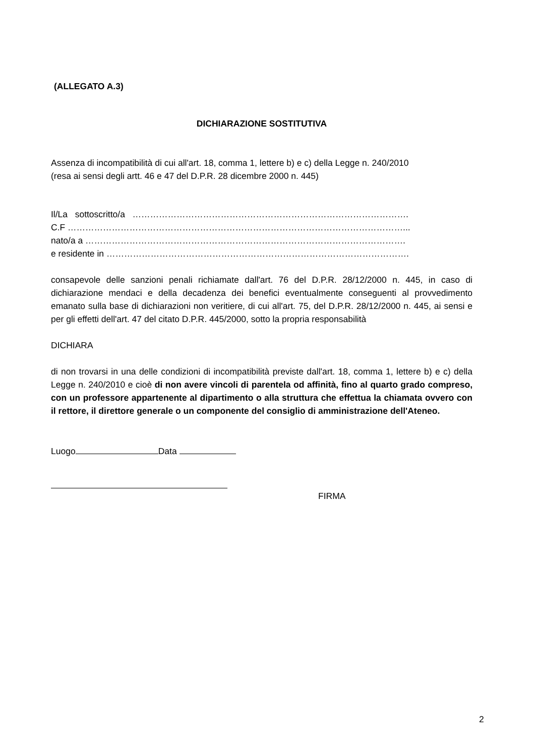(ALLEGATO A.3)
DICHIARAZIONE SOSTITUTIVA
Assenza di incompatibilità di cui all'art. 18, comma 1, lettere b) e c) della Legge n. 240/2010
(resa ai sensi degli artt. 46 e 47 del D.P.R. 28 dicembre 2000 n. 445)
Il/La sottoscritto/a ………………………………………………………………………………….
C.F ……………………………………………………………………………………………………...
nato/a a ……………………………………………………………………………………………….
e residente in ………………………………………………………………………………………….
consapevole delle sanzioni penali richiamate dall'art. 76 del D.P.R. 28/12/2000 n. 445, in caso di dichiarazione mendaci e della decadenza dei benefici eventualmente conseguenti al provvedimento emanato sulla base di dichiarazioni non veritiere, di cui all'art. 75, del D.P.R. 28/12/2000 n. 445, ai sensi e per gli effetti dell'art. 47 del citato D.P.R. 445/2000, sotto la propria responsabilità
DICHIARA
di non trovarsi in una delle condizioni di incompatibilità previste dall'art. 18, comma 1, lettere b) e c) della Legge n. 240/2010 e cioè di non avere vincoli di parentela od affinità, fino al quarto grado compreso, con un professore appartenente al dipartimento o alla struttura che effettua la chiamata ovvero con il rettore, il direttore generale o un componente del consiglio di amministrazione dell'Ateneo.
Luogo Data
FIRMA
2